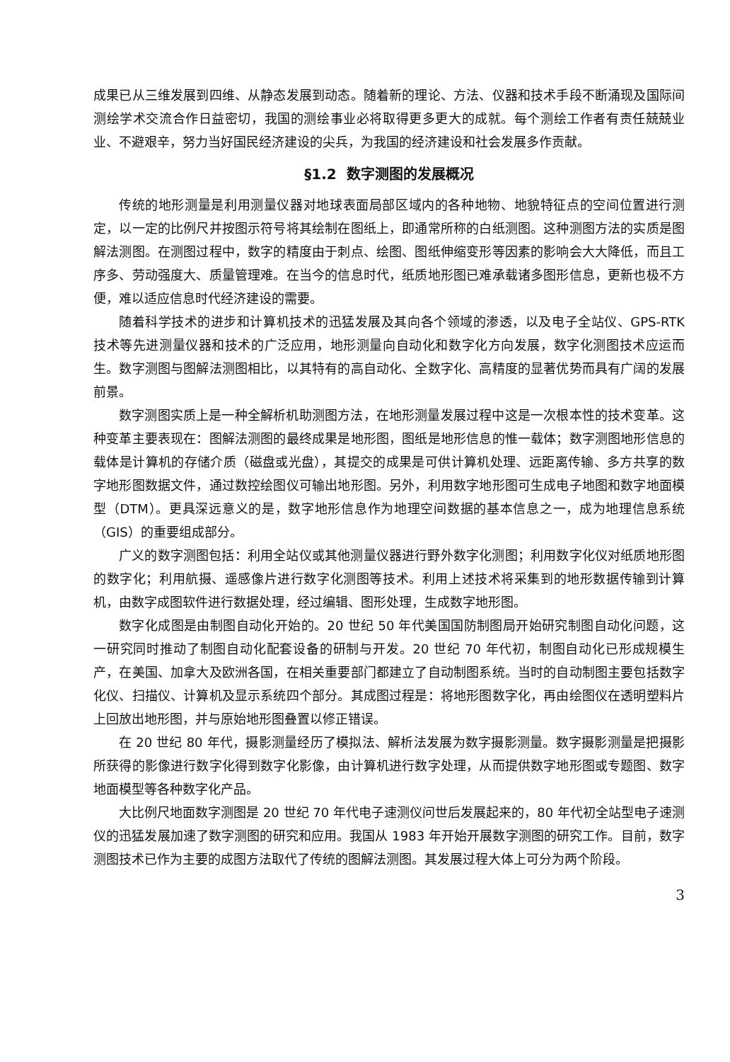成果已从三维发展到四维、从静态发展到动态。随着新的理论、方法、仪器和技术手段不断涌现及国际间测绘学术交流合作日益密切，我国的测绘事业必将取得更多更大的成就。每个测绘工作者有责任兢兢业业、不避艰辛，努力当好国民经济建设的尖兵，为我国的经济建设和社会发展多作贡献。
§1.2 数字测图的发展概况
传统的地形测量是利用测量仪器对地球表面局部区域内的各种地物、地貌特征点的空间位置进行测定，以一定的比例尺并按图示符号将其绘制在图纸上，即通常所称的白纸测图。这种测图方法的实质是图解法测图。在测图过程中，数字的精度由于刺点、绘图、图纸伸缩变形等因素的影响会大大降低，而且工序多、劳动强度大、质量管理难。在当今的信息时代，纸质地形图已难承载诸多图形信息，更新也极不方便，难以适应信息时代经济建设的需要。
随着科学技术的进步和计算机技术的迅猛发展及其向各个领域的渗透，以及电子全站仪、GPS-RTK 技术等先进测量仪器和技术的广泛应用，地形测量向自动化和数字化方向发展，数字化测图技术应运而生。数字测图与图解法测图相比，以其特有的高自动化、全数字化、高精度的显著优势而具有广阔的发展前景。
数字测图实质上是一种全解析机助测图方法，在地形测量发展过程中这是一次根本性的技术变革。这种变革主要表现在：图解法测图的最终成果是地形图，图纸是地形信息的惟一载体；数字测图地形信息的载体是计算机的存储介质（磁盘或光盘），其提交的成果是可供计算机处理、远距离传输、多方共享的数字地形图数据文件，通过数控绘图仪可输出地形图。另外，利用数字地形图可生成电子地图和数字地面模型（DTM）。更具深远意义的是，数字地形信息作为地理空间数据的基本信息之一，成为地理信息系统（GIS）的重要组成部分。
广义的数字测图包括：利用全站仪或其他测量仪器进行野外数字化测图；利用数字化仪对纸质地形图的数字化；利用航摄、遥感像片进行数字化测图等技术。利用上述技术将采集到的地形数据传输到计算机，由数字成图软件进行数据处理，经过编辑、图形处理，生成数字地形图。
数字化成图是由制图自动化开始的。20 世纪 50 年代美国国防制图局开始研究制图自动化问题，这一研究同时推动了制图自动化配套设备的研制与开发。20 世纪 70 年代初，制图自动化已形成规模生产，在美国、加拿大及欧洲各国，在相关重要部门都建立了自动制图系统。当时的自动制图主要包括数字化仪、扫描仪、计算机及显示系统四个部分。其成图过程是：将地形图数字化，再由绘图仪在透明塑料片上回放出地形图，并与原始地形图叠置以修正错误。
在 20 世纪 80 年代，摄影测量经历了模拟法、解析法发展为数字摄影测量。数字摄影测量是把摄影所获得的影像进行数字化得到数字化影像，由计算机进行数字处理，从而提供数字地形图或专题图、数字地面模型等各种数字化产品。
大比例尺地面数字测图是 20 世纪 70 年代电子速测仪问世后发展起来的，80 年代初全站型电子速测仪的迅猛发展加速了数字测图的研究和应用。我国从 1983 年开始开展数字测图的研究工作。目前，数字测图技术已作为主要的成图方法取代了传统的图解法测图。其发展过程大体上可分为两个阶段。
3